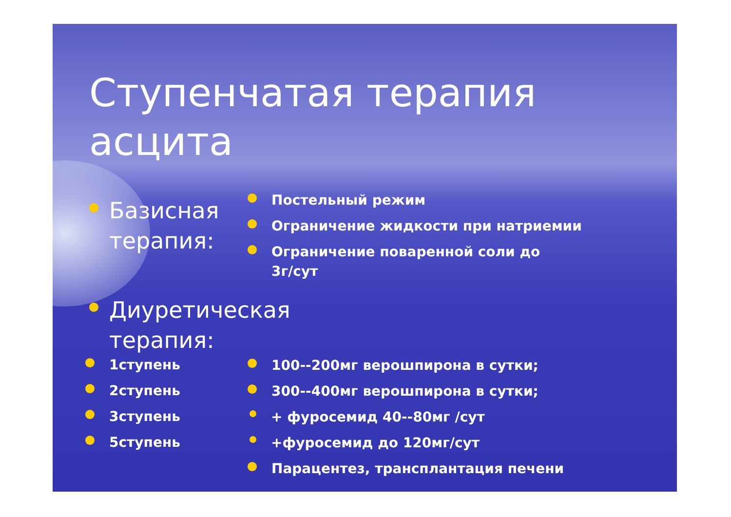Ступенчатая терапия асцита
Базисная
терапия:
Диуретическая
терапия:
1ступень
2ступень
3ступень
5ступень
Постельный режим
Ограничение жидкости при натриемии
Ограничение поваренной соли до
3г/сут
100--200мг верошпирона в сутки;
300--400мг верошпирона в сутки;
+ фуросемид 40--80мг /сут
+фуросемид до 120мг/сут
Парацентез, трансплантация печени